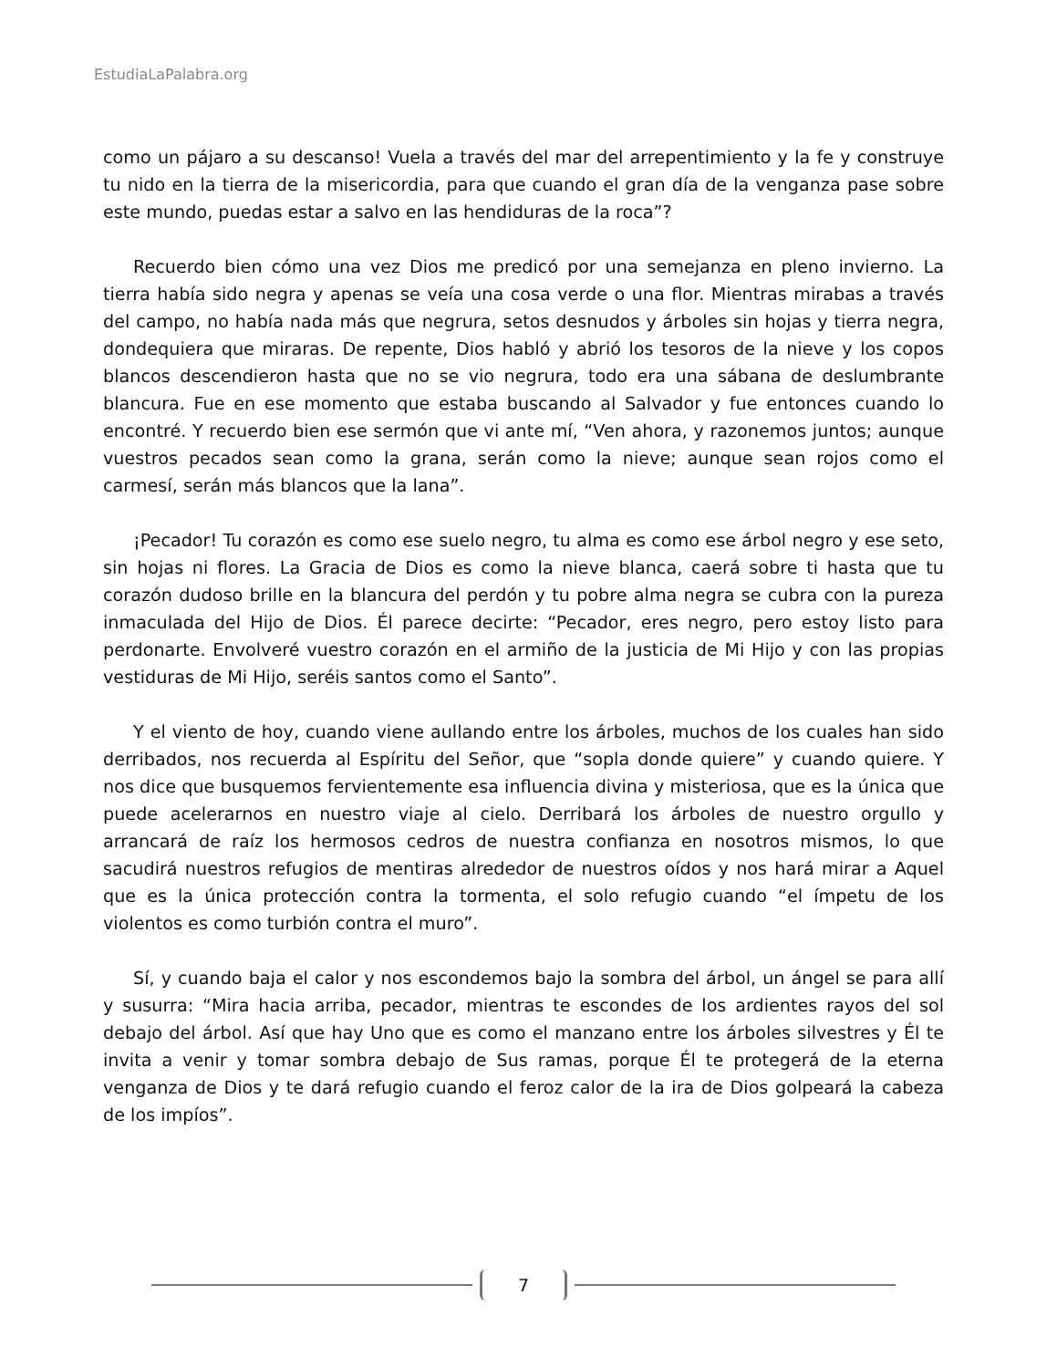EstudiaLaPalabra.org
como un pájaro a su descanso! Vuela a través del mar del arrepentimiento y la fe y construye tu nido en la tierra de la misericordia, para que cuando el gran día de la venganza pase sobre este mundo, puedas estar a salvo en las hendiduras de la roca”?
Recuerdo bien cómo una vez Dios me predicó por una semejanza en pleno invierno. La tierra había sido negra y apenas se veía una cosa verde o una flor. Mientras mirabas a través del campo, no había nada más que negrura, setos desnudos y árboles sin hojas y tierra negra, dondequiera que miraras. De repente, Dios habló y abrió los tesoros de la nieve y los copos blancos descendieron hasta que no se vio negrura, todo era una sábana de deslumbrante blancura. Fue en ese momento que estaba buscando al Salvador y fue entonces cuando lo encontré. Y recuerdo bien ese sermón que vi ante mí, “Ven ahora, y razonemos juntos; aunque vuestros pecados sean como la grana, serán como la nieve; aunque sean rojos como el carmesí, serán más blancos que la lana”.
¡Pecador! Tu corazón es como ese suelo negro, tu alma es como ese árbol negro y ese seto, sin hojas ni flores. La Gracia de Dios es como la nieve blanca, caerá sobre ti hasta que tu corazón dudoso brille en la blancura del perdón y tu pobre alma negra se cubra con la pureza inmaculada del Hijo de Dios. Él parece decirte: “Pecador, eres negro, pero estoy listo para perdonarte. Envolveré vuestro corazón en el armiño de la justicia de Mi Hijo y con las propias vestiduras de Mi Hijo, seréis santos como el Santo”.
Y el viento de hoy, cuando viene aullando entre los árboles, muchos de los cuales han sido derribados, nos recuerda al Espíritu del Señor, que “sopla donde quiere” y cuando quiere. Y nos dice que busquemos fervientemente esa influencia divina y misteriosa, que es la única que puede acelerarnos en nuestro viaje al cielo. Derribará los árboles de nuestro orgullo y arrancará de raíz los hermosos cedros de nuestra confianza en nosotros mismos, lo que sacudirá nuestros refugios de mentiras alrededor de nuestros oídos y nos hará mirar a Aquel que es la única protección contra la tormenta, el solo refugio cuando “el ímpetu de los violentos es como turbión contra el muro”.
Sí, y cuando baja el calor y nos escondemos bajo la sombra del árbol, un ángel se para allí y susurra: “Mira hacia arriba, pecador, mientras te escondes de los ardientes rayos del sol debajo del árbol. Así que hay Uno que es como el manzano entre los árboles silvestres y Él te invita a venir y tomar sombra debajo de Sus ramas, porque Él te protegerá de la eterna venganza de Dios y te dará refugio cuando el feroz calor de la ira de Dios golpeará la cabeza de los impíos”.
7